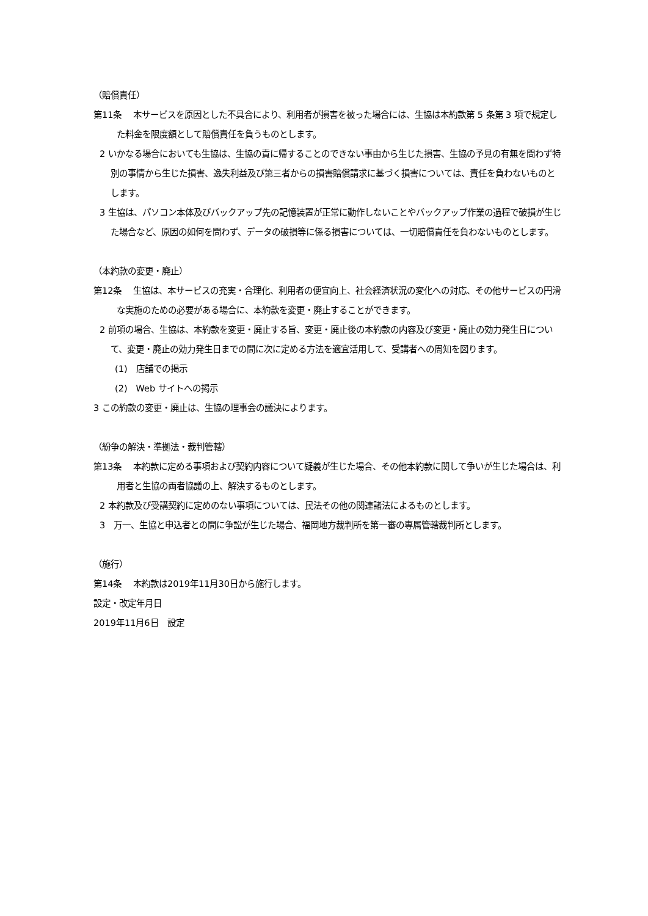（賠償責任）
第11条　 本サービスを原因とした不具合により、利用者が損害を被った場合には、生協は本約款第 5 条第 3 項で規定した料金を限度額として賠償責任を負うものとします。
2 いかなる場合においても生協は、生協の責に帰することのできない事由から生じた損害、生協の予見の有無を問わず特別の事情から生じた損害、逸失利益及び第三者からの損害賠償請求に基づく損害については、責任を負わないものとします。
3 生協は、パソコン本体及びバックアップ先の記憶装置が正常に動作しないことやバックアップ作業の過程で破損が生じた場合など、原因の如何を問わず、データの破損等に係る損害については、一切賠償責任を負わないものとします。
（本約款の変更・廃止）
第12条　 生協は、本サービスの充実・合理化、利用者の便宜向上、社会経済状況の変化への対応、その他サービスの円滑な実施のための必要がある場合に、本約款を変更・廃止することができます。
2 前項の場合、生協は、本約款を変更・廃止する旨、変更・廃止後の本約款の内容及び変更・廃止の効力発生日について、変更・廃止の効力発生日までの間に次に定める方法を適宜活用して、受講者への周知を図ります。
(1)　店舗での掲示
(2)　Web サイトへの掲示
3 この約款の変更・廃止は、生協の理事会の議決によります。
（紛争の解決・準拠法・裁判管轄）
第13条　 本約款に定める事項および契約内容について疑義が生じた場合、その他本約款に関して争いが生じた場合は、利用者と生協の両者協議の上、解決するものとします。
2 本約款及び受講契約に定めのない事項については、民法その他の関連諸法によるものとします。
3　万一、生協と申込者との間に争訟が生じた場合、福岡地方裁判所を第一審の専属管轄裁判所とします。
（施行）
第14条　 本約款は2019年11月30日から施行します。
設定・改定年月日
2019年11月6日　設定